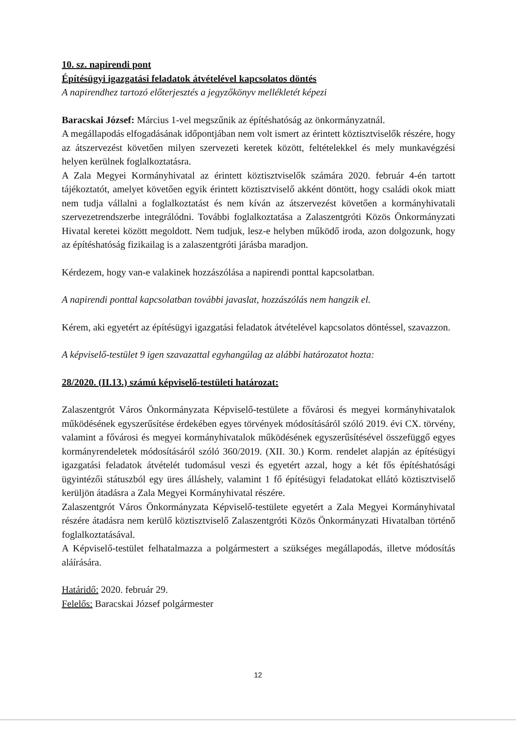10. sz. napirendi pont
Építésügyi igazgatási feladatok átvételével kapcsolatos döntés
A napirendhez tartozó előterjesztés a jegyzőkönyv mellékletét képezi
Baracskai József: Március 1-vel megszűnik az építéshatóság az önkormányzatnál.
A megállapodás elfogadásának időpontjában nem volt ismert az érintett köztisztviselők részére, hogy az átszervezést követően milyen szervezeti keretek között, feltételekkel és mely munkavégzési helyen kerülnek foglalkoztatásra.
A Zala Megyei Kormányhivatal az érintett köztisztviselők számára 2020. február 4-én tartott tájékoztatót, amelyet követően egyik érintett köztisztviselő akként döntött, hogy családi okok miatt nem tudja vállalni a foglalkoztatást és nem kíván az átszervezést követően a kormányhivatali szervezetrendszerbe integrálódni. További foglalkoztatása a Zalaszentgróti Közös Önkormányzati Hivatal keretei között megoldott. Nem tudjuk, lesz-e helyben működő iroda, azon dolgozunk, hogy az építéshatóság fizikailag is a zalaszentgróti járásba maradjon.
Kérdezem, hogy van-e valakinek hozzászólása a napirendi ponttal kapcsolatban.
A napirendi ponttal kapcsolatban további javaslat, hozzászólás nem hangzik el.
Kérem, aki egyetért az építésügyi igazgatási feladatok átvételével kapcsolatos döntéssel, szavazzon.
A képviselő-testület 9 igen szavazattal egyhangúlag az alábbi határozatot hozta:
28/2020. (II.13.) számú képviselő-testületi határozat:
Zalaszentgrót Város Önkormányzata Képviselő-testülete a fővárosi és megyei kormányhivatalok működésének egyszerűsítése érdekében egyes törvények módosításáról szóló 2019. évi CX. törvény, valamint a fővárosi és megyei kormányhivatalok működésének egyszerűsítésével összefüggő egyes kormányrendeletek módosításáról szóló 360/2019. (XII. 30.) Korm. rendelet alapján az építésügyi igazgatási feladatok átvételét tudomásul veszi és egyetért azzal, hogy a két fős építéshatósági ügyintézői státuszból egy üres álláshely, valamint 1 fő építésügyi feladatokat ellátó köztisztviselő kerüljön átadásra a Zala Megyei Kormányhivatal részére.
Zalaszentgrót Város Önkormányzata Képviselő-testülete egyetért a Zala Megyei Kormányhivatal részére átadásra nem kerülő köztisztviselő Zalaszentgróti Közös Önkormányzati Hivatalban történő foglalkoztatásával.
A Képviselő-testület felhatalmazza a polgármestert a szükséges megállapodás, illetve módosítás aláírására.
Határidő: 2020. február 29.
Felelős: Baracskai József polgármester
12